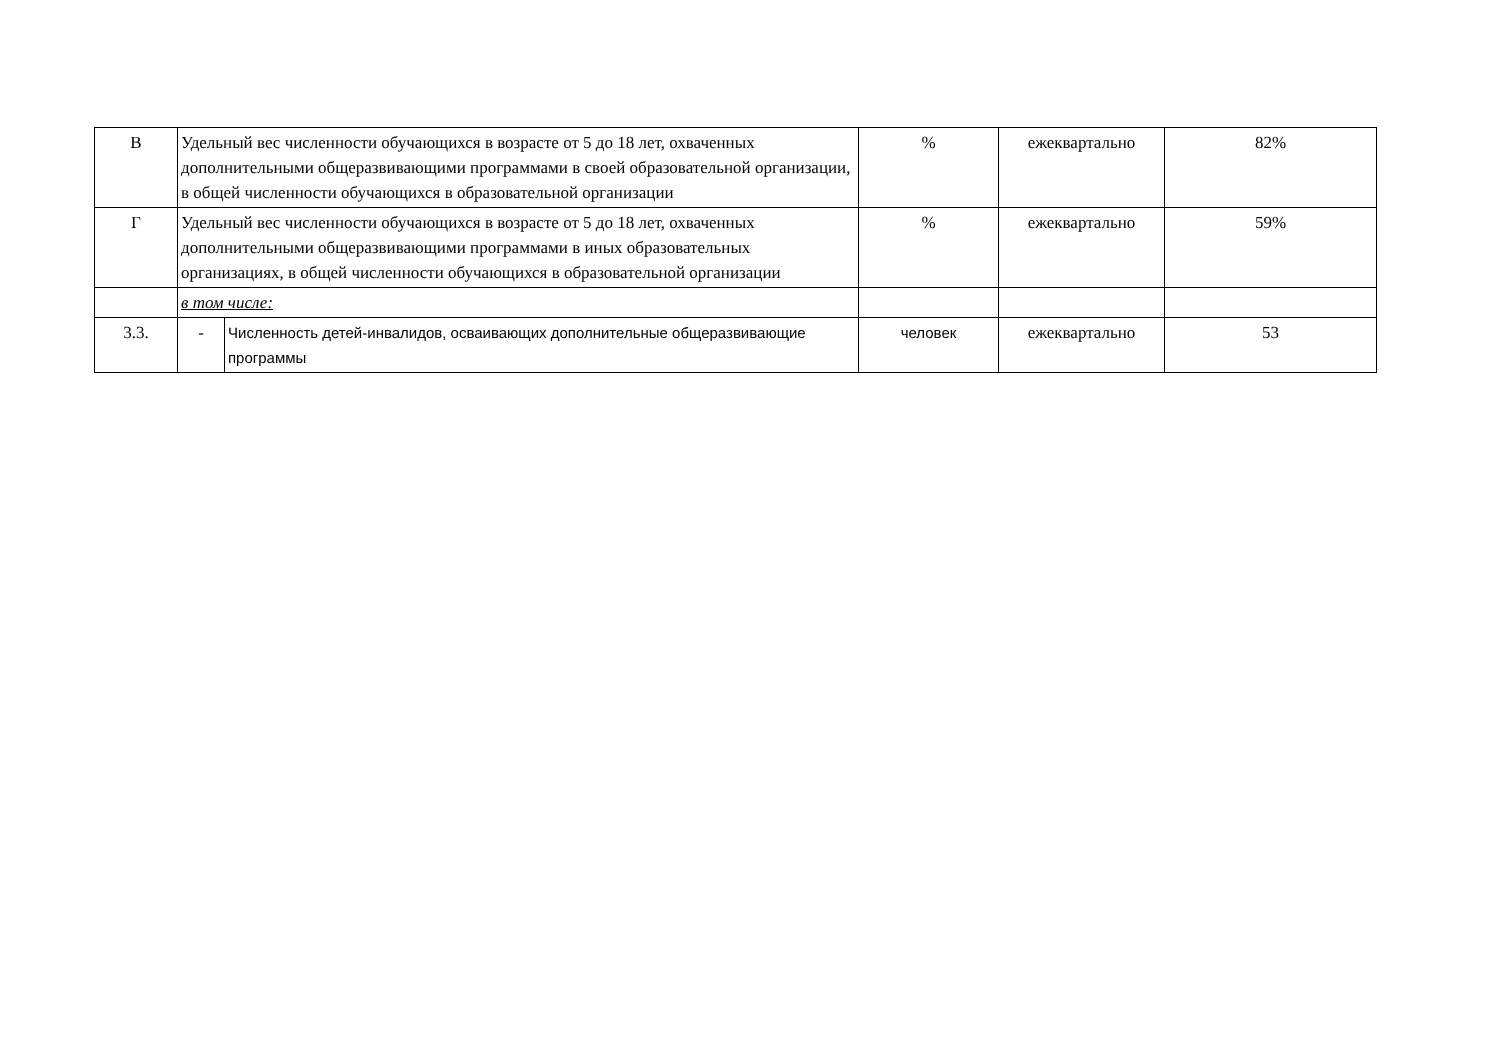| В | Удельный вес численности обучающихся в возрасте от 5 до 18 лет, охваченных дополнительными общеразвивающими программами в своей образовательной организации, в общей численности обучающихся в образовательной организации | | % | ежеквартально | 82% |
| Г | Удельный вес численности обучающихся в возрасте от 5 до 18 лет, охваченных дополнительными общеразвивающими программами в иных образовательных организациях, в общей численности обучающихся в образовательной организации | | % | ежеквартально | 59% |
| | в том числе: | | | | |
| 3.3. | - | Численность детей-инвалидов, осваивающих дополнительные общеразвивающие программы | человек | ежеквартально | 53 |